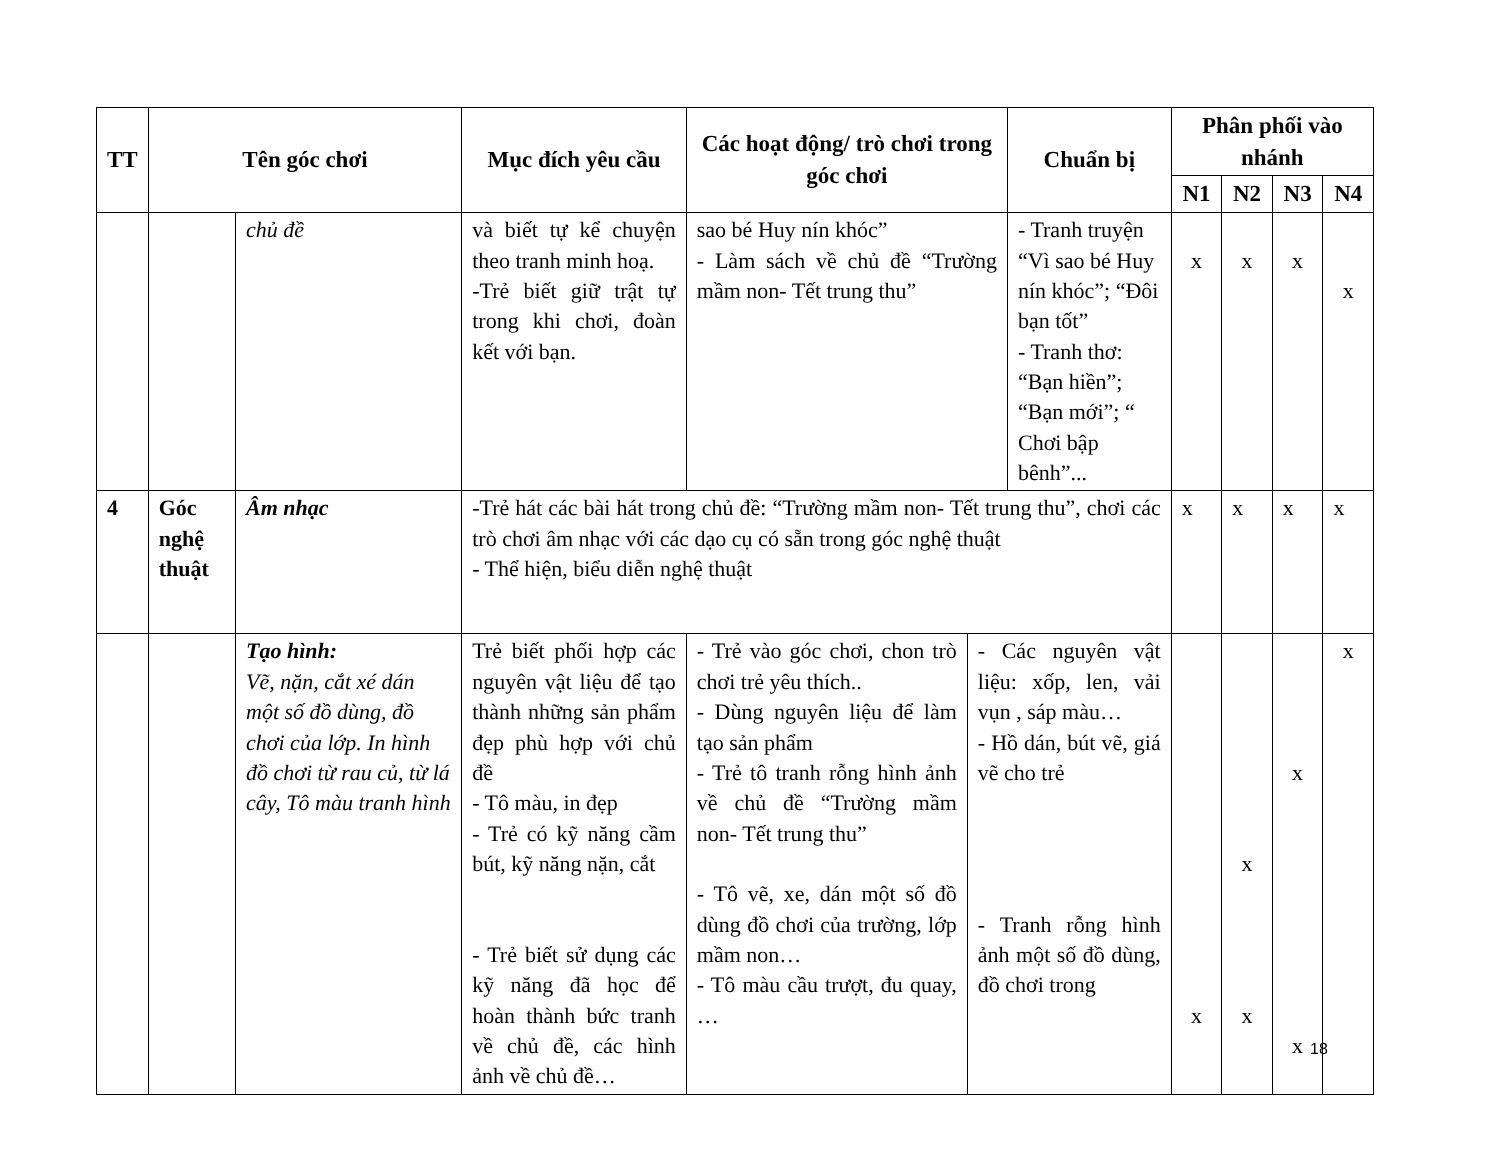| TT | Tên góc chơi | | Mục đích yêu cầu | Các hoạt động/ trò chơi trong góc chơi | | Chuẩn bị | Phân phối vào nhánh | | | |
| --- | --- | --- | --- | --- | --- | --- | --- | --- | --- | --- |
| | | | | | | | N1 | N2 | N3 | N4 |
| | | chủ đề | và biết tự kể chuyện theo tranh minh hoạ. -Trẻ biết giữ trật tự trong khi chơi, đoàn kết với bạn. | sao bé Huy nín khóc” - Làm sách về chủ đề “Trường mầm non- Tết trung thu” | | - Tranh truyện “Vì sao bé Huy nín khóc”; “Đôi bạn tốt” - Tranh thơ: “Bạn hiền”; “Bạn mới”; “ Chơi bập bênh”... | x | x | x | x |
| 4 | Góc nghệ thuật | Âm nhạc | -Trẻ hát các bài hát trong chủ đề: “Trường mầm non- Tết trung thu”, chơi các trò chơi âm nhạc với các dạo cụ có sẵn trong góc nghệ thuật - Thể hiện, biểu diễn nghệ thuật | | | | x | x | x | x |
| | | Tạo hình: Vẽ, nặn, cắt xé dán một số đồ dùng, đồ chơi của lớp. In hình đồ chơi từ rau củ, từ lá cây, Tô màu tranh hình | Trẻ biết phối hợp các nguyên vật liệu để tạo thành những sản phẩm đẹp phù hợp với chủ đề - Tô màu, in đẹp - Trẻ có kỹ năng cầm bút, kỹ năng nặn, cắt - Trẻ biết sử dụng các kỹ năng đã học để hoàn thành bức tranh về chủ đề, các hình ảnh về chủ đề… | - Trẻ vào góc chơi, chon trò chơi trẻ yêu thích.. - Dùng nguyên liệu để làm tạo sản phẩm - Trẻ tô tranh rỗng hình ảnh về chủ đề “Trường mầm non- Tết trung thu” - Tô vẽ, xe, dán một số đồ dùng đồ chơi của trường, lớp mầm non… - Tô màu cầu trượt, đu quay, … | - Các nguyên vật liệu: xốp, len, vải vụn , sáp màu… - Hồ dán, bút vẽ, giá vẽ cho trẻ - Tranh rỗng hình ảnh một số đồ dùng, đồ chơi trong | | x | x x | x x | x |
18